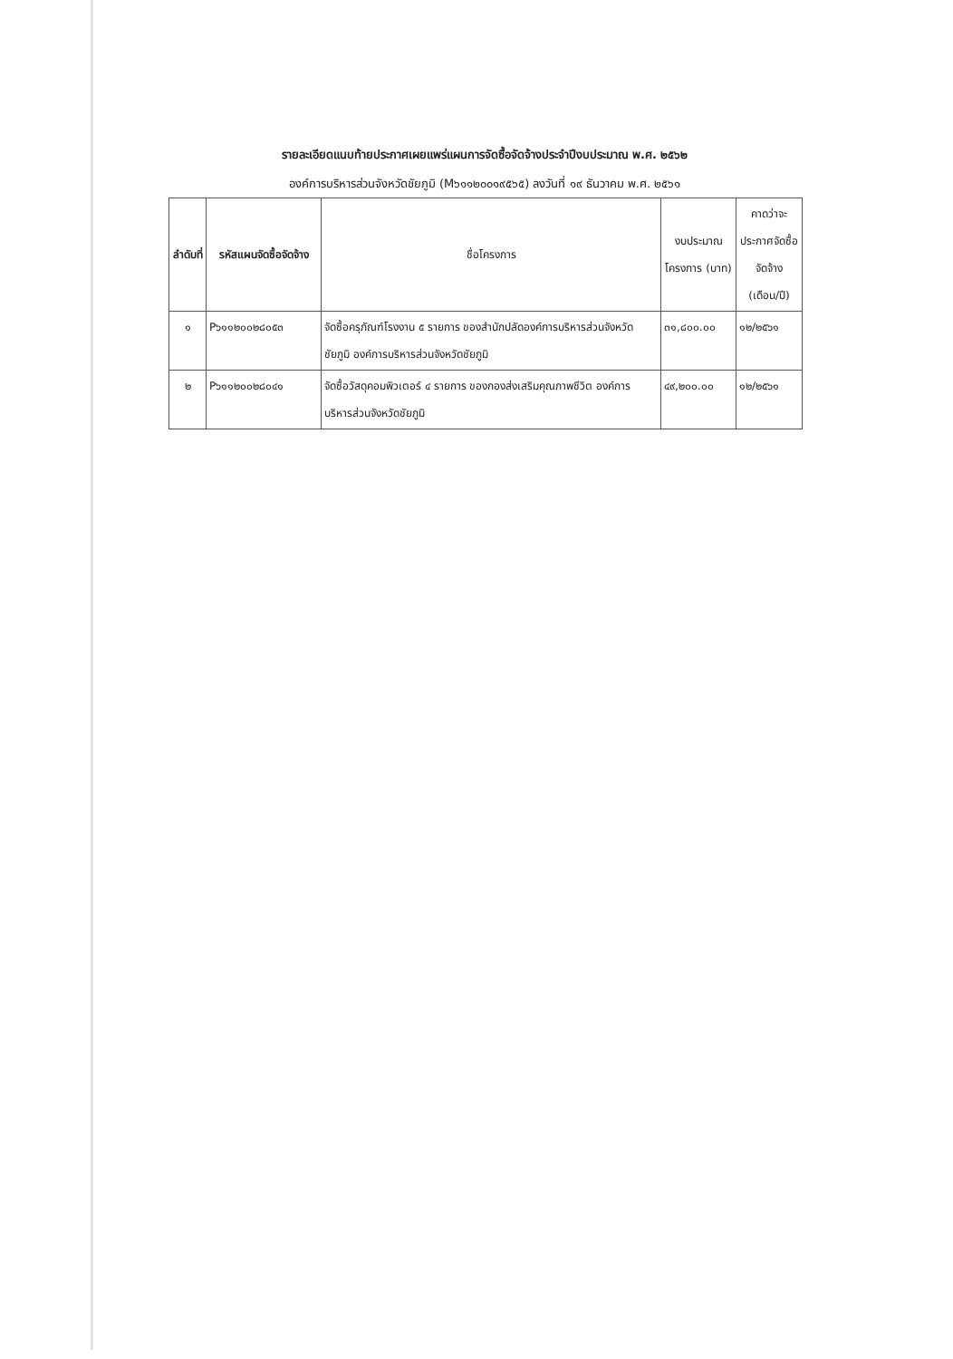รายละเอียดแนบท้ายประกาศเผยแพร่แผนการจัดซื้อจัดจ้างประจำปีงบประมาณ พ.ศ. ๒๕๖๒
องค์การบริหารส่วนจังหวัดชัยภูมิ (M๖๑๑๒๐๐๑๙๕๖๕) ลงวันที่ ๑๙ ธันวาคม พ.ศ. ๒๕๖๑
| ลำดับที่ | รหัสแผนจัดซื้อจัดจ้าง | ชื่อโครงการ | งบประมาณโครงการ (บาท) | คาดว่าจะประกาศจัดซื้อจัดจ้าง (เดือน/ปี) |
| --- | --- | --- | --- | --- |
| ๑ | P๖๑๑๒๐๐๒๘๐๕๓ | จัดซื้อครุภัณฑ์โรงงาน ๕ รายการ ของสำนักปลัดองค์การบริหารส่วนจังหวัดชัยภูมิ องค์การบริหารส่วนจังหวัดชัยภูมิ | ๓๑,๘๐๐.๐๐ | ๑๒/๒๕๖๑ |
| ๒ | P๖๑๑๒๐๐๒๘๐๔๑ | จัดซื้อวัสดุคอมพิวเตอร์ ๔ รายการ ของกองส่งเสริมคุณภาพชีวิต องค์การบริหารส่วนจังหวัดชัยภูมิ | ๔๙,๒๐๐.๐๐ | ๑๒/๒๕๖๑ |